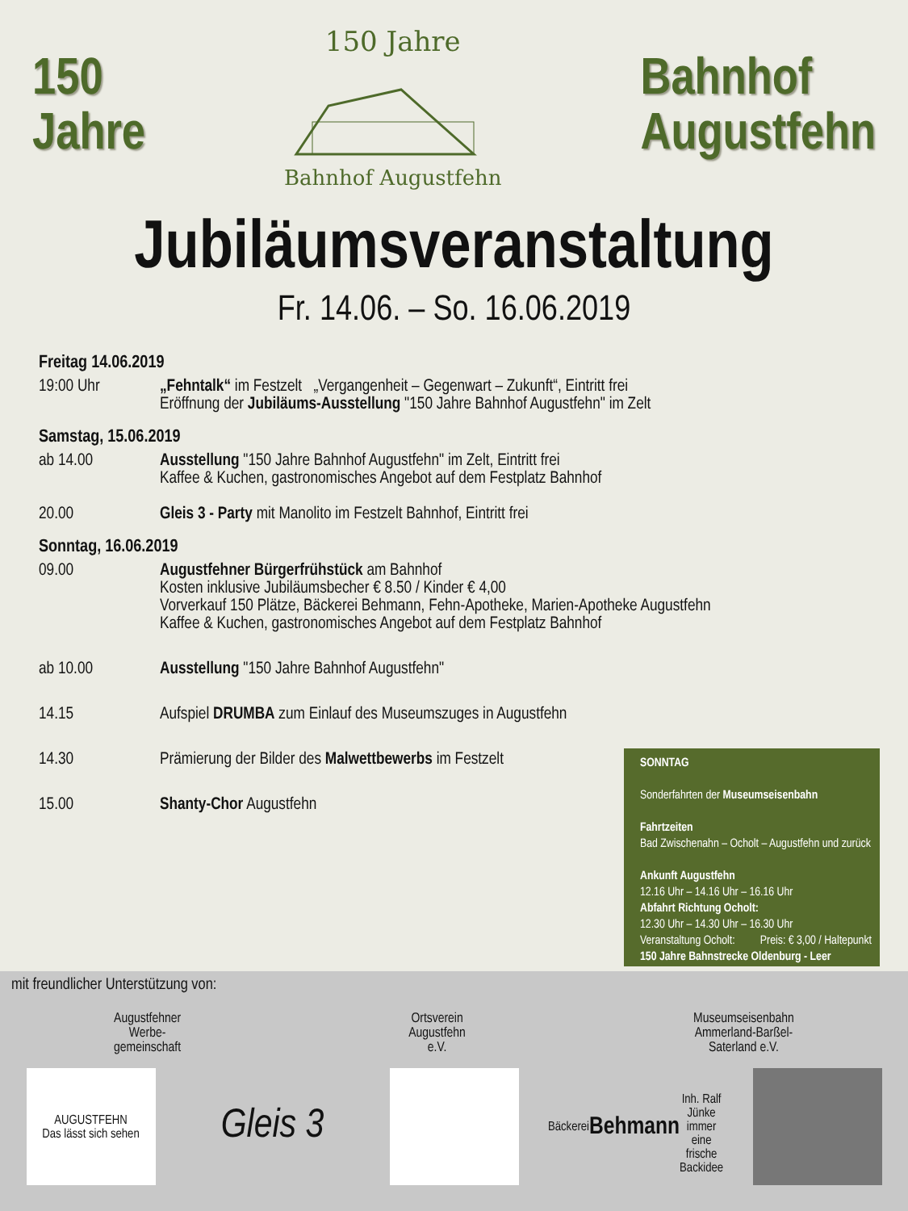150
Jahre
150 Jahre
Bahnhof Augustfehn
Bahnhof
Augustfehn
Jubiläumsveranstaltung
Fr. 14.06. – So. 16.06.2019
Freitag 14.06.2019
19:00 Uhr „Fehntalk“ im Festzelt „Vergangenheit – Gegenwart – Zukunft“, Eintritt frei
Eröffnung der Jubiläums-Ausstellung "150 Jahre Bahnhof Augustfehn" im Zelt
Samstag, 15.06.2019
ab 14.00 Ausstellung "150 Jahre Bahnhof Augustfehn" im Zelt, Eintritt frei
Kaffee & Kuchen, gastronomisches Angebot auf dem Festplatz Bahnhof
20.00 Gleis 3 - Party mit Manolito im Festzelt Bahnhof, Eintritt frei
Sonntag, 16.06.2019
09.00 Augustfehner Bürgerfrühstück am Bahnhof
Kosten inklusive Jubiläumsbecher € 8.50 / Kinder € 4,00
Vorverkauf 150 Plätze, Bäckerei Behmann, Fehn-Apotheke, Marien-Apotheke Augustfehn
Kaffee & Kuchen, gastronomisches Angebot auf dem Festplatz Bahnhof
ab 10.00 Ausstellung "150 Jahre Bahnhof Augustfehn"
14.15 Aufspiel DRUMBA zum Einlauf des Museumszuges in Augustfehn
14.30 Prämierung der Bilder des Malwettbewerbs im Festzelt
15.00 Shanty-Chor Augustfehn
SONNTAG
Sonderfahrten der Museumseisenbahn
Fahrtzeiten
Bad Zwischenahn – Ocholt – Augustfehn und zurück
Ankunft Augustfehn
12.16 Uhr – 14.16 Uhr – 16.16 Uhr
Abfahrt Richtung Ocholt:
12.30 Uhr – 14.30 Uhr – 16.30 Uhr Preis: € 3,00 / Haltepunkt
Veranstaltung Ocholt:
150 Jahre Bahnstrecke Oldenburg - Leer
mit freundlicher Unterstützung von:
Augustfehner
Werbe-
gemeinschaft
Ortsverein
Augustfehn
e.V.
Museumseisenbahn
Ammerland-Barßel-
Saterland e.V.
AUGUSTFEHN
Das lässt sich sehen
Gleis 3
Bäckerei
Behmann
Inh. Ralf Jünke
immer eine frische Backidee